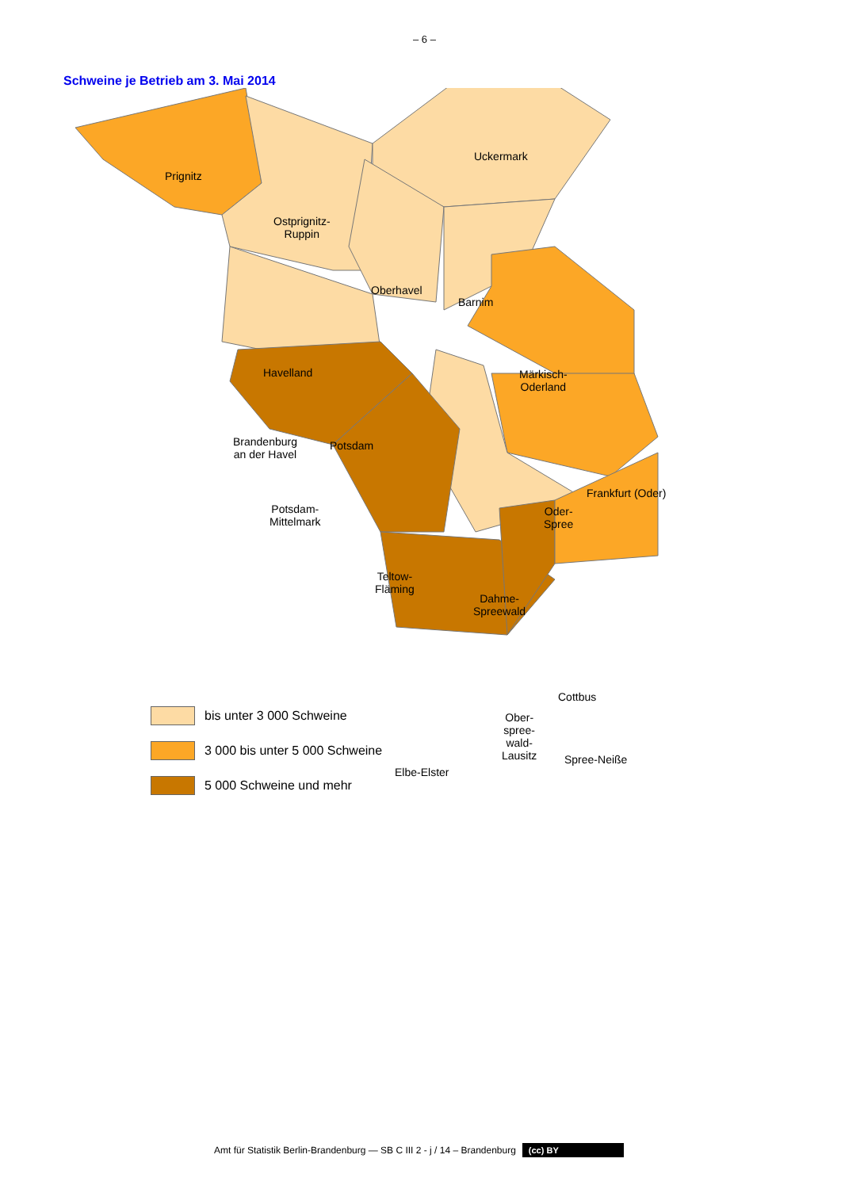– 6 –
Schweine je Betrieb am 3. Mai 2014
Prignitz
Ostprignitz-
Ruppin
Uckermark
Oberhavel
Barnim
Havelland
Märkisch-
Oderland
Brandenburg
an der Havel
Potsdam
Frankfurt (Oder)
Potsdam-
Mittelmark
Oder-
Spree
Teltow-
Fläming
Dahme-
Spreewald
Cottbus
Ober-
spree-
wald-
Lausitz
Elbe-Elster
Spree-Neiße
bis unter 3 000 Schweine
3 000 bis unter 5 000 Schweine
5 000 Schweine und mehr
Amt für Statistik Berlin-Brandenburg — SB C III 2 - j / 14 – Brandenburg (cc) BY